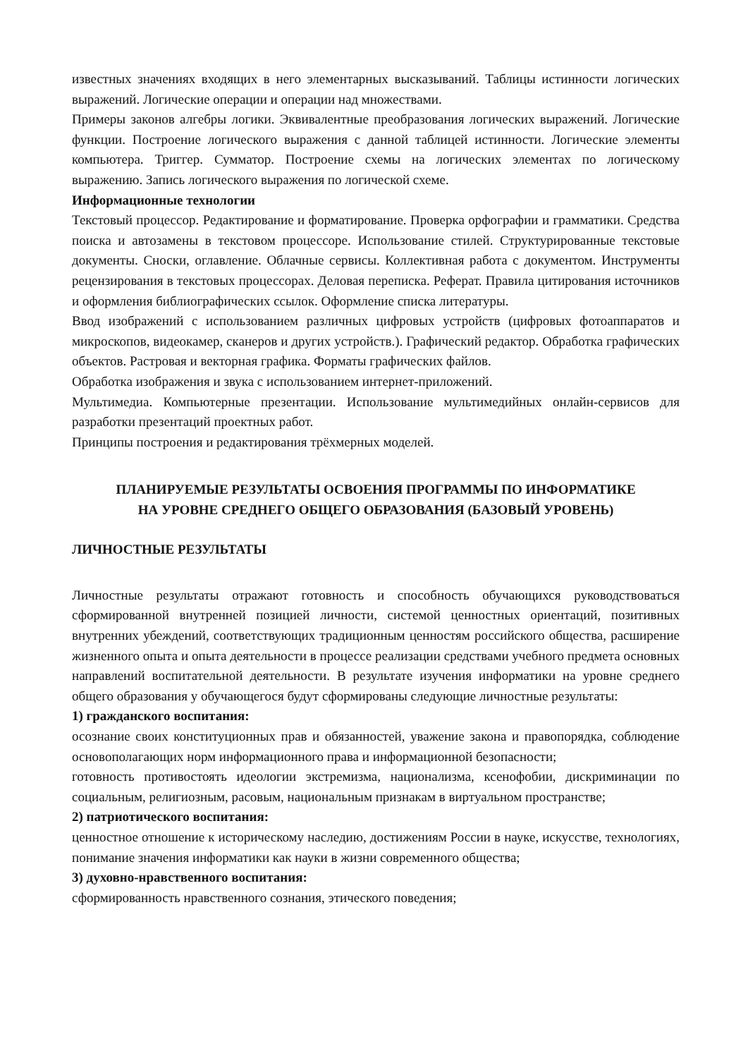известных значениях входящих в него элементарных высказываний. Таблицы истинности логических выражений. Логические операции и операции над множествами.
Примеры законов алгебры логики. Эквивалентные преобразования логических выражений. Логические функции. Построение логического выражения с данной таблицей истинности. Логические элементы компьютера. Триггер. Сумматор. Построение схемы на логических элементах по логическому выражению. Запись логического выражения по логической схеме.
Информационные технологии
Текстовый процессор. Редактирование и форматирование. Проверка орфографии и грамматики. Средства поиска и автозамены в текстовом процессоре. Использование стилей. Структурированные текстовые документы. Сноски, оглавление. Облачные сервисы. Коллективная работа с документом. Инструменты рецензирования в текстовых процессорах. Деловая переписка. Реферат. Правила цитирования источников и оформления библиографических ссылок. Оформление списка литературы.
Ввод изображений с использованием различных цифровых устройств (цифровых фотоаппаратов и микроскопов, видеокамер, сканеров и других устройств.). Графический редактор. Обработка графических объектов. Растровая и векторная графика. Форматы графических файлов.
Обработка изображения и звука с использованием интернет-приложений.
Мультимедиа. Компьютерные презентации. Использование мультимедийных онлайн-сервисов для разработки презентаций проектных работ.
Принципы построения и редактирования трёхмерных моделей.
ПЛАНИРУЕМЫЕ РЕЗУЛЬТАТЫ ОСВОЕНИЯ ПРОГРАММЫ ПО ИНФОРМАТИКЕ
НА УРОВНЕ СРЕДНЕГО ОБЩЕГО ОБРАЗОВАНИЯ (БАЗОВЫЙ УРОВЕНЬ)
ЛИЧНОСТНЫЕ РЕЗУЛЬТАТЫ
Личностные результаты отражают готовность и способность обучающихся руководствоваться сформированной внутренней позицией личности, системой ценностных ориентаций, позитивных внутренних убеждений, соответствующих традиционным ценностям российского общества, расширение жизненного опыта и опыта деятельности в процессе реализации средствами учебного предмета основных направлений воспитательной деятельности. В результате изучения информатики на уровне среднего общего образования у обучающегося будут сформированы следующие личностные результаты:
1) гражданского воспитания:
осознание своих конституционных прав и обязанностей, уважение закона и правопорядка, соблюдение основополагающих норм информационного права и информационной безопасности;
готовность противостоять идеологии экстремизма, национализма, ксенофобии, дискриминации по социальным, религиозным, расовым, национальным признакам в виртуальном пространстве;
2) патриотического воспитания:
ценностное отношение к историческому наследию, достижениям России в науке, искусстве, технологиях, понимание значения информатики как науки в жизни современного общества;
3) духовно-нравственного воспитания:
сформированность нравственного сознания, этического поведения;